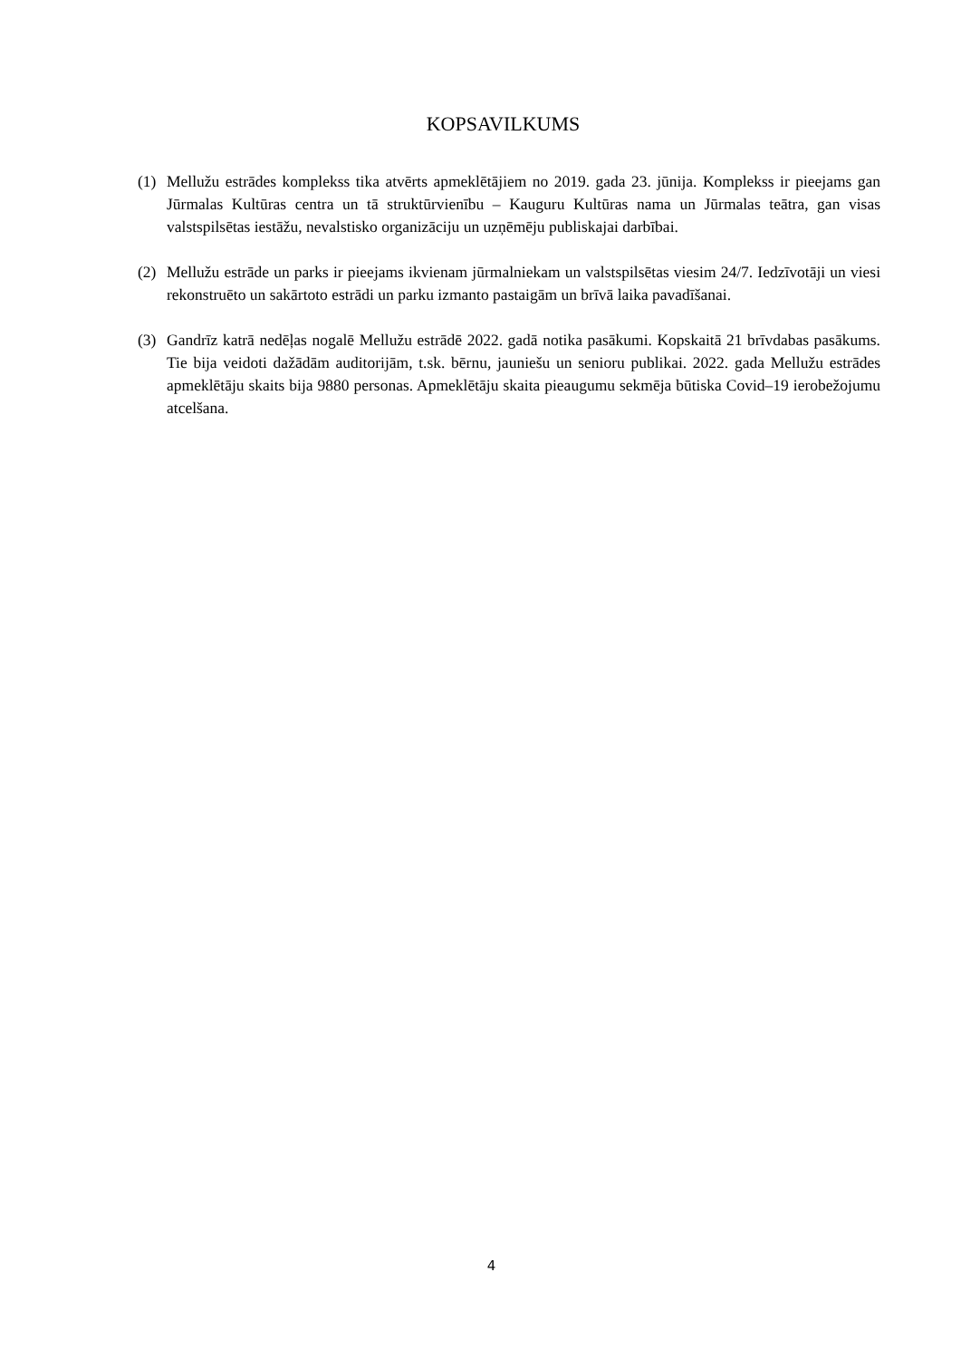KOPSAVILKUMS
(1) Mellužu estrādes komplekss tika atvērts apmeklētājiem no 2019. gada 23. jūnija. Komplekss ir pieejams gan Jūrmalas Kultūras centra un tā struktūrvienību – Kauguru Kultūras nama un Jūrmalas teātra, gan visas valstspilsētas iestāžu, nevalstisko organizāciju un uzņēmēju publiskajai darbībai.
(2) Mellužu estrāde un parks ir pieejams ikvienam jūrmalniekam un valstspilsētas viesim 24/7. Iedzīvotāji un viesi rekonstruēto un sakārtoto estrādi un parku izmanto pastaigām un brīvā laika pavadīšanai.
(3) Gandrīz katrā nedēļas nogalē Mellužu estrādē 2022. gadā notika pasākumi. Kopskaitā 21 brīvdabas pasākums. Tie bija veidoti dažādām auditorijām, t.sk. bērnu, jauniešu un senioru publikai. 2022. gada Mellužu estrādes apmeklētāju skaits bija 9880 personas. Apmeklētāju skaita pieaugumu sekmēja būtiska Covid–19 ierobežojumu atcelšana.
4